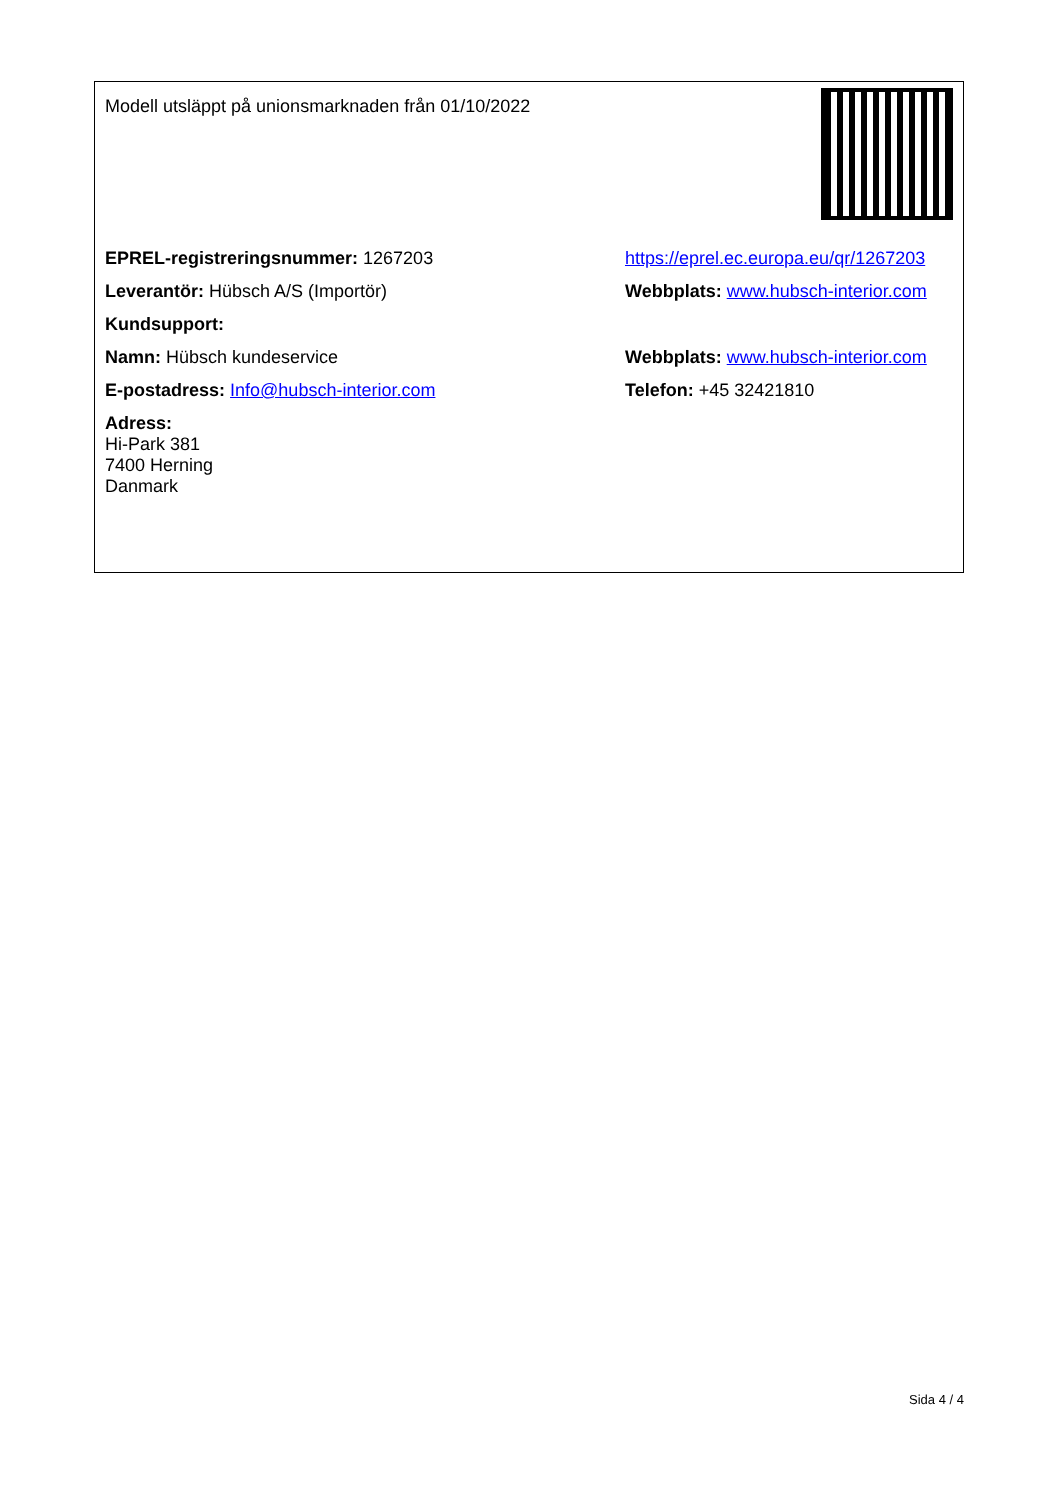| Modell utsläppt på unionsmarknaden från 01/10/2022 | |
| EPREL-registreringsnummer: 1267203 | https://eprel.ec.europa.eu/qr/1267203 |
| Leverantör: Hübsch A/S (Importör) | Webbplats: www.hubsch-interior.com |
| Kundsupport: | |
| Namn: Hübsch kundeservice | Webbplats: www.hubsch-interior.com |
| E-postadress: Info@hubsch-interior.com | Telefon: +45 32421810 |
| Adress: Hi-Park 381 7400 Herning Danmark | |
Sida 4 / 4